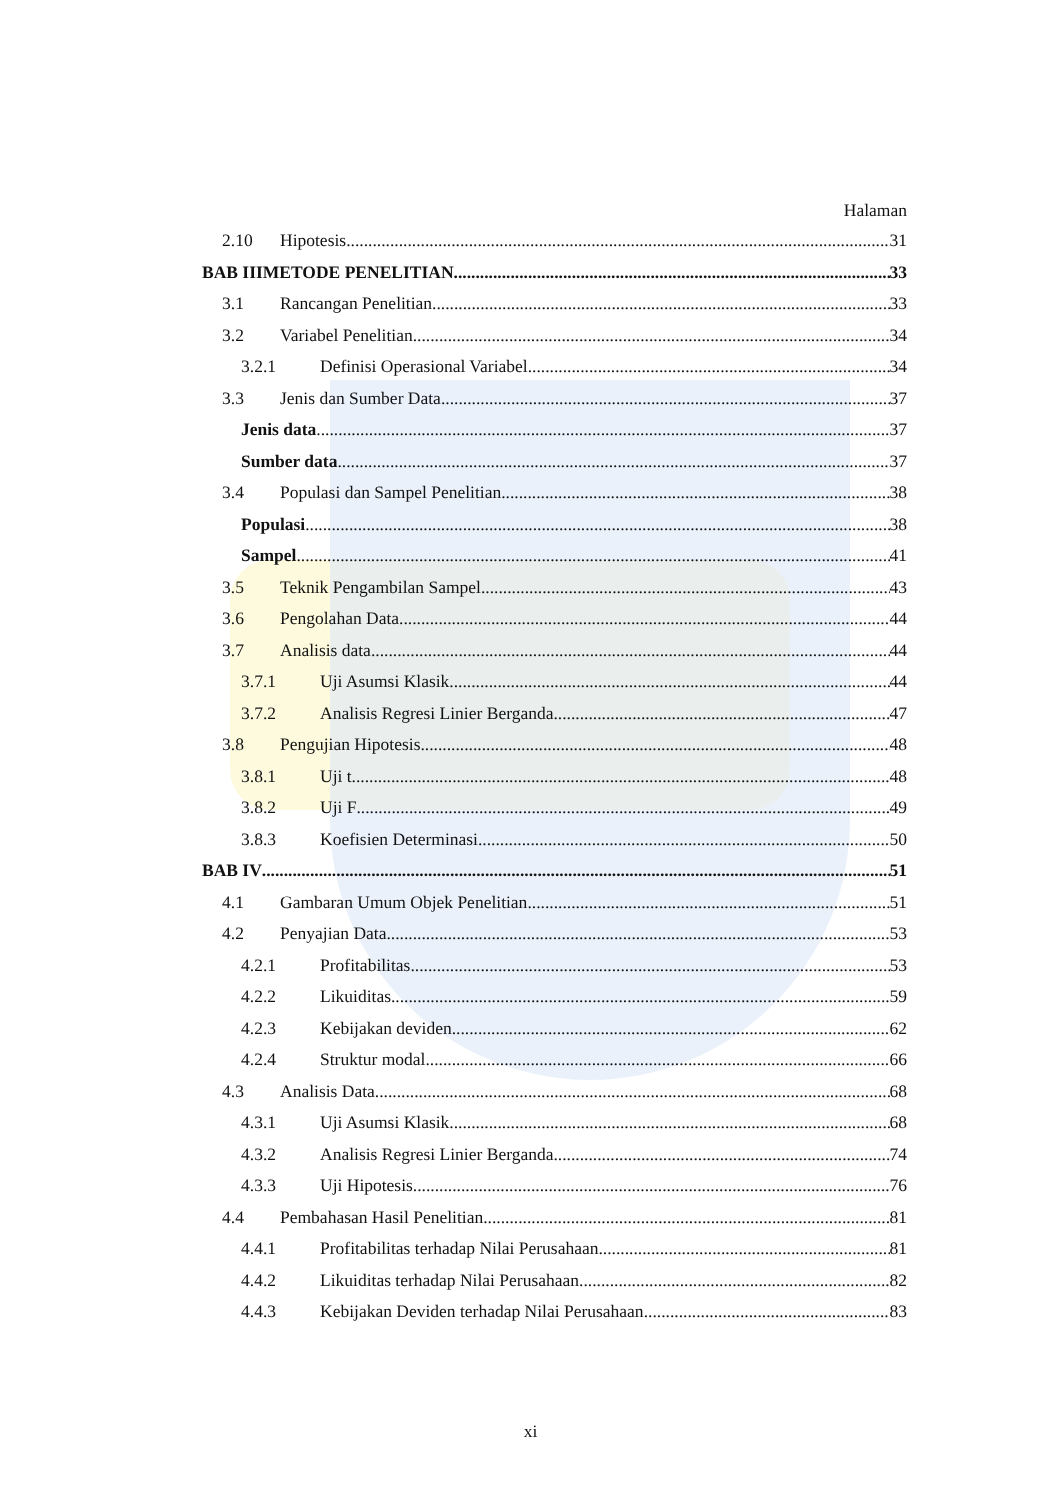Halaman
2.10 Hipotesis 31
BAB IIIMETODE PENELITIAN 33
3.1 Rancangan Penelitian 33
3.2 Variabel Penelitian 34
3.2.1 Definisi Operasional Variabel 34
3.3 Jenis dan Sumber Data 37
Jenis data 37
Sumber data 37
3.4 Populasi dan Sampel Penelitian 38
Populasi 38
Sampel 41
3.5 Teknik Pengambilan Sampel 43
3.6 Pengolahan Data 44
3.7 Analisis data 44
3.7.1 Uji Asumsi Klasik 44
3.7.2 Analisis Regresi Linier Berganda 47
3.8 Pengujian Hipotesis 48
3.8.1 Uji t 48
3.8.2 Uji F 49
3.8.3 Koefisien Determinasi 50
BAB IV 51
4.1 Gambaran Umum Objek Penelitian 51
4.2 Penyajian Data 53
4.2.1 Profitabilitas 53
4.2.2 Likuiditas 59
4.2.3 Kebijakan deviden 62
4.2.4 Struktur modal 66
4.3 Analisis Data 68
4.3.1 Uji Asumsi Klasik 68
4.3.2 Analisis Regresi Linier Berganda 74
4.3.3 Uji Hipotesis 76
4.4 Pembahasan Hasil Penelitian 81
4.4.1 Profitabilitas terhadap Nilai Perusahaan 81
4.4.2 Likuiditas terhadap Nilai Perusahaan 82
4.4.3 Kebijakan Deviden terhadap Nilai Perusahaan 83
xi